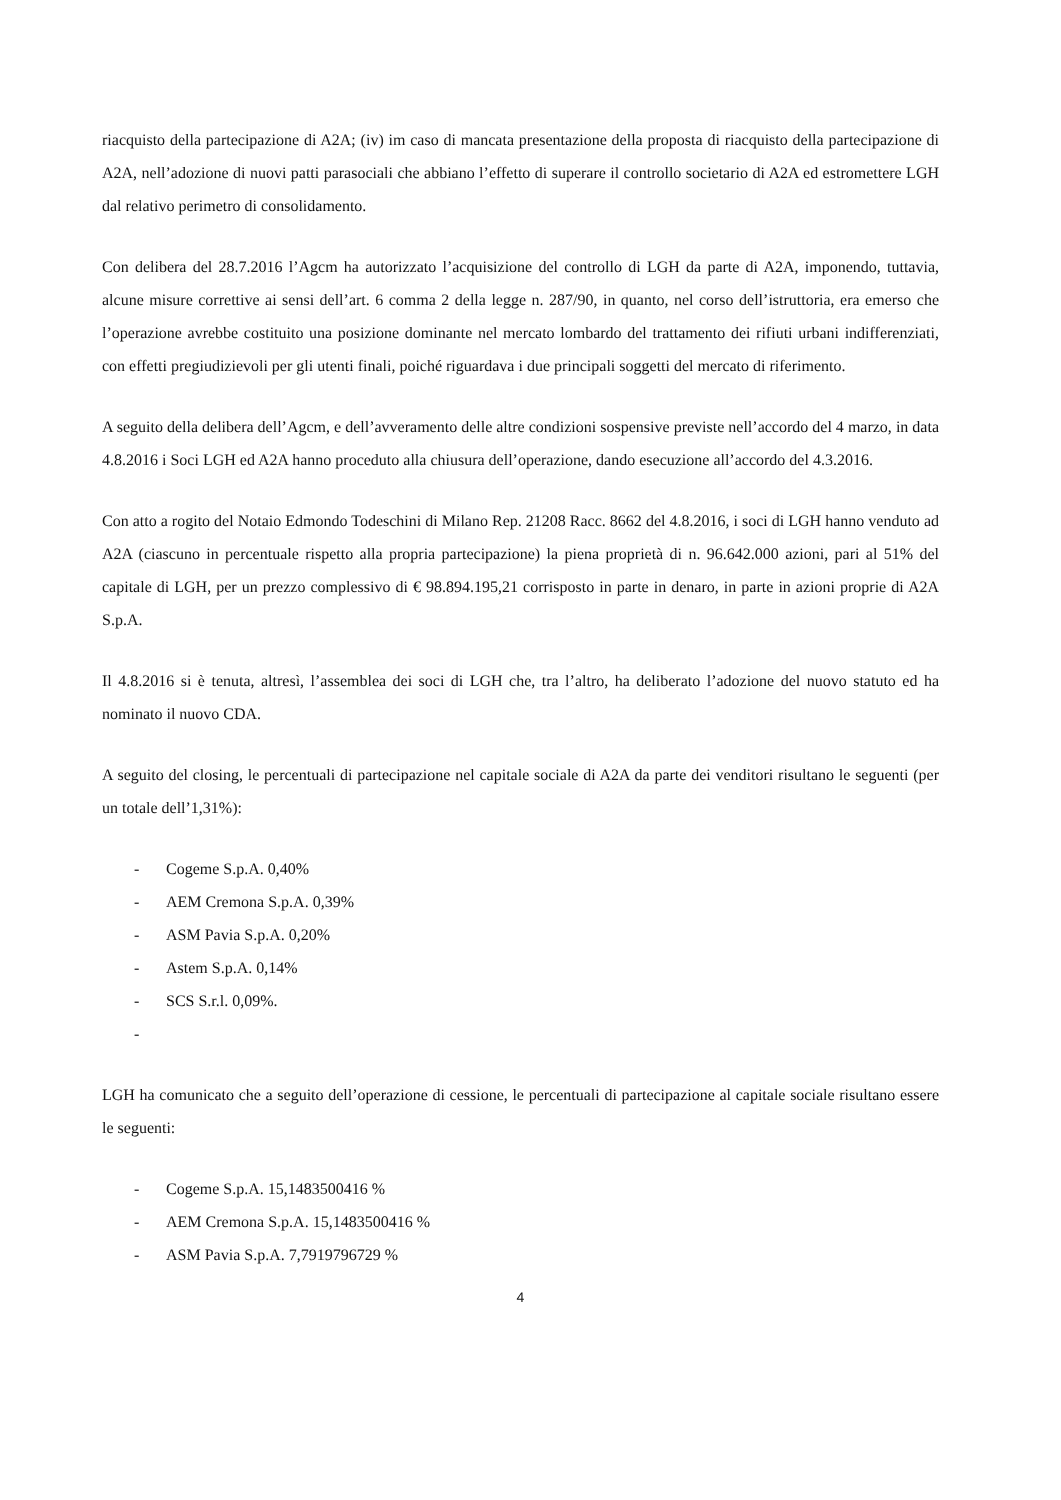riacquisto della partecipazione di A2A; (iv) im caso di mancata presentazione della proposta di riacquisto della partecipazione di A2A, nell’adozione di nuovi patti parasociali che abbiano l’effetto di superare il controllo societario di A2A ed estromettere LGH dal relativo perimetro di consolidamento.
Con delibera del 28.7.2016 l’Agcm ha autorizzato l’acquisizione del controllo di LGH da parte di A2A, imponendo, tuttavia, alcune misure correttive ai sensi dell’art. 6 comma 2 della legge n. 287/90, in quanto, nel corso dell’istruttoria, era emerso che l’operazione avrebbe costituito una posizione dominante nel mercato lombardo del trattamento dei rifiuti urbani indifferenziati, con effetti pregiudizievoli per gli utenti finali, poiché riguardava i due principali soggetti del mercato di riferimento.
A seguito della delibera dell’Agcm, e dell’avveramento delle altre condizioni sospensive previste nell’accordo del 4 marzo, in data 4.8.2016 i Soci LGH ed A2A hanno proceduto alla chiusura dell’operazione, dando esecuzione all’accordo del 4.3.2016.
Con atto a rogito del Notaio Edmondo Todeschini di Milano Rep. 21208 Racc. 8662 del 4.8.2016, i soci di LGH hanno venduto ad A2A (ciascuno in percentuale rispetto alla propria partecipazione) la piena proprietà di n. 96.642.000 azioni, pari al 51% del capitale di LGH, per un prezzo complessivo di € 98.894.195,21 corrisposto in parte in denaro, in parte in azioni proprie di A2A S.p.A.
Il 4.8.2016 si è tenuta, altresì, l’assemblea dei soci di LGH che, tra l’altro, ha deliberato l’adozione del nuovo statuto ed ha nominato il nuovo CDA.
A seguito del closing, le percentuali di partecipazione nel capitale sociale di A2A da parte dei venditori risultano le seguenti (per un totale dell’1,31%):
- Cogeme S.p.A. 0,40%
- AEM Cremona S.p.A. 0,39%
- ASM Pavia S.p.A. 0,20%
- Astem S.p.A. 0,14%
- SCS S.r.l. 0,09%.
-
LGH ha comunicato che a seguito dell’operazione di cessione, le percentuali di partecipazione al capitale sociale risultano essere le seguenti:
- Cogeme S.p.A. 15,1483500416 %
- AEM Cremona S.p.A. 15,1483500416 %
- ASM Pavia S.p.A. 7,7919796729 %
4